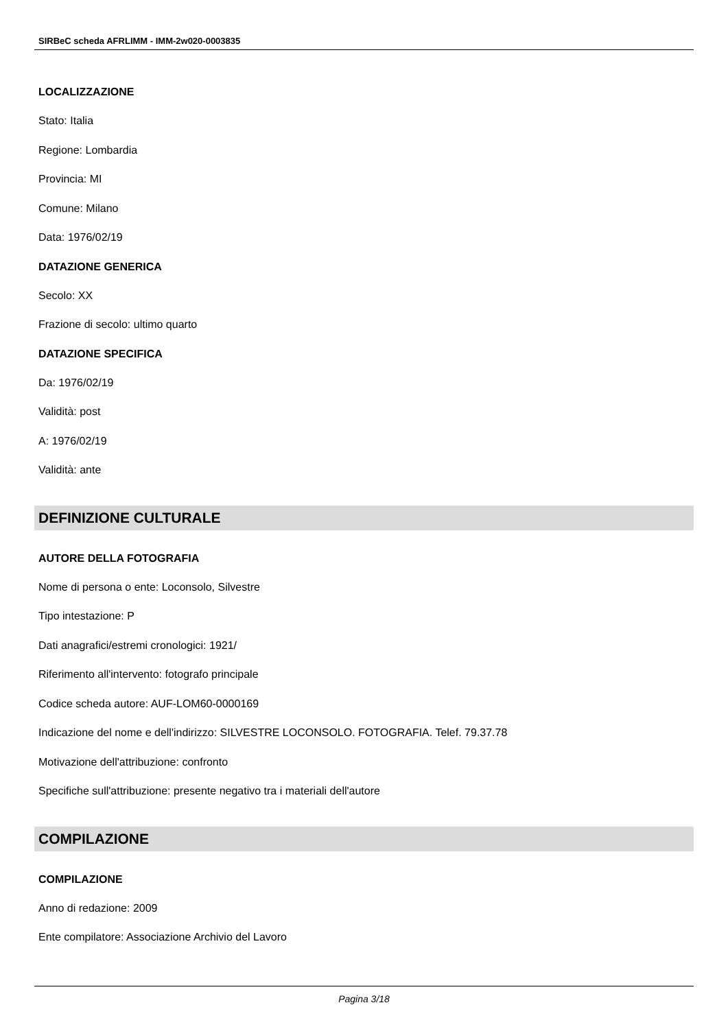SIRBeC scheda AFRLIMM - IMM-2w020-0003835
LOCALIZZAZIONE
Stato: Italia
Regione: Lombardia
Provincia: MI
Comune: Milano
Data: 1976/02/19
DATAZIONE GENERICA
Secolo: XX
Frazione di secolo: ultimo quarto
DATAZIONE SPECIFICA
Da: 1976/02/19
Validità: post
A: 1976/02/19
Validità: ante
DEFINIZIONE CULTURALE
AUTORE DELLA FOTOGRAFIA
Nome di persona o ente: Loconsolo, Silvestre
Tipo intestazione: P
Dati anagrafici/estremi cronologici: 1921/
Riferimento all'intervento: fotografo principale
Codice scheda autore: AUF-LOM60-0000169
Indicazione del nome e dell'indirizzo: SILVESTRE LOCONSOLO. FOTOGRAFIA. Telef. 79.37.78
Motivazione dell'attribuzione: confronto
Specifiche sull'attribuzione: presente negativo tra i materiali dell'autore
COMPILAZIONE
COMPILAZIONE
Anno di redazione: 2009
Ente compilatore: Associazione Archivio del Lavoro
Pagina 3/18